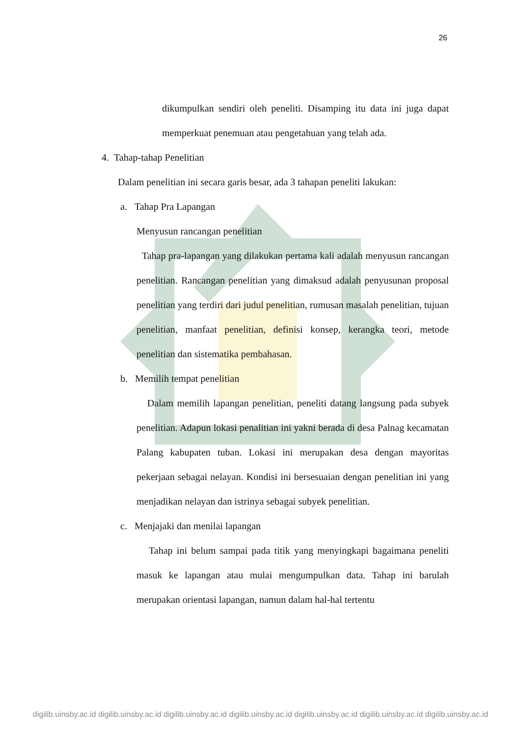26
dikumpulkan sendiri oleh peneliti. Disamping itu data ini juga dapat memperkuat penemuan atau pengetahuan yang telah ada.
4. Tahap-tahap Penelitian
Dalam penelitian ini secara garis besar, ada 3 tahapan peneliti lakukan:
a. Tahap Pra Lapangan
Menyusun rancangan penelitian
Tahap pra-lapangan yang dilakukan pertama kali adalah menyusun rancangan penelitian. Rancangan penelitian yang dimaksud adalah penyusunan proposal penelitian yang terdiri dari judul penelitian, rumusan masalah penelitian, tujuan penelitian, manfaat penelitian, definisi konsep, kerangka teori, metode penelitian dan sistematika pembahasan.
b. Memilih tempat penelitian
Dalam memilih lapangan penelitian, peneliti datang langsung pada subyek penelitian. Adapun lokasi penalitian ini yakni berada di desa Palnag kecamatan Palang kabupaten tuban. Lokasi ini merupakan desa dengan mayoritas pekerjaan sebagai nelayan. Kondisi ini bersesuaian dengan penelitian ini yang menjadikan nelayan dan istrinya sebagai subyek penelitian.
c. Menjajaki dan menilai lapangan
Tahap ini belum sampai pada titik yang menyingkapi bagaimana peneliti masuk ke lapangan atau mulai mengumpulkan data. Tahap ini barulah merupakan orientasi lapangan, namun dalam hal-hal tertentu
digilib.uinsby.ac.id digilib.uinsby.ac.id digilib.uinsby.ac.id digilib.uinsby.ac.id digilib.uinsby.ac.id digilib.uinsby.ac.id digilib.uinsby.ac.id